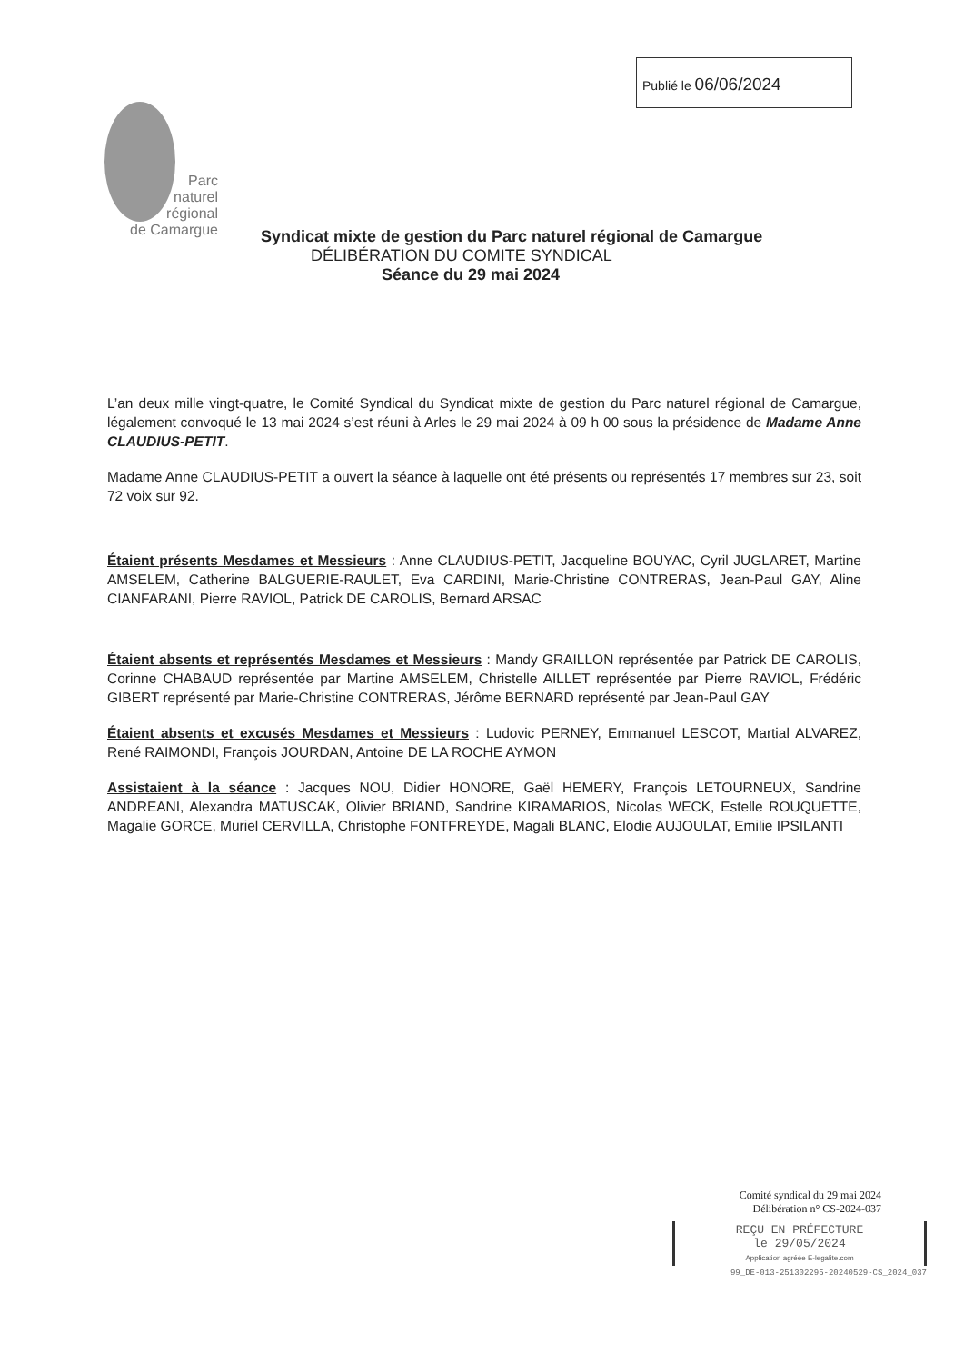Publié le 06/06/2024
Parc
naturel
régional
de Camargue
Syndicat mixte de gestion du Parc naturel régional de Camargue
DÉLIBÉRATION DU COMITE SYNDICAL
Séance du 29 mai 2024
L’an deux mille vingt-quatre, le Comité Syndical du Syndicat mixte de gestion du Parc naturel régional de Camargue, légalement convoqué le 13 mai 2024 s’est réuni à Arles le 29 mai 2024 à 09 h 00 sous la présidence de Madame Anne CLAUDIUS-PETIT.
Madame Anne CLAUDIUS-PETIT a ouvert la séance à laquelle ont été présents ou représentés 17 membres sur 23, soit 72 voix sur 92.
Étaient présents Mesdames et Messieurs : Anne CLAUDIUS-PETIT, Jacqueline BOUYAC, Cyril JUGLARET, Martine AMSELEM, Catherine BALGUERIE-RAULET, Eva CARDINI, Marie-Christine CONTRERAS, Jean-Paul GAY, Aline CIANFARANI, Pierre RAVIOL, Patrick DE CAROLIS, Bernard ARSAC
Étaient absents et représentés Mesdames et Messieurs : Mandy GRAILLON représentée par Patrick DE CAROLIS, Corinne CHABAUD représentée par Martine AMSELEM, Christelle AILLET représentée par Pierre RAVIOL, Frédéric GIBERT représenté par Marie-Christine CONTRERAS, Jérôme BERNARD représenté par Jean-Paul GAY
Étaient absents et excusés Mesdames et Messieurs : Ludovic PERNEY, Emmanuel LESCOT, Martial ALVAREZ, René RAIMONDI, François JOURDAN, Antoine DE LA ROCHE AYMON
Assistaient à la séance : Jacques NOU, Didier HONORE, Gaël HEMERY, François LETOURNEUX, Sandrine ANDREANI, Alexandra MATUSCAK, Olivier BRIAND, Sandrine KIRAMARIOS, Nicolas WECK, Estelle ROUQUETTE, Magalie GORCE, Muriel CERVILLA, Christophe FONTFREYDE, Magali BLANC, Elodie AUJOULAT, Emilie IPSILANTI
Comité syndical du 29 mai 2024
Délibération n° CS-2024-037
REÇU EN PRÉFECTURE
le 29/05/2024
Application agréée E-legalite.com
99_DE-013-251302295-20240529-CS_2024_037